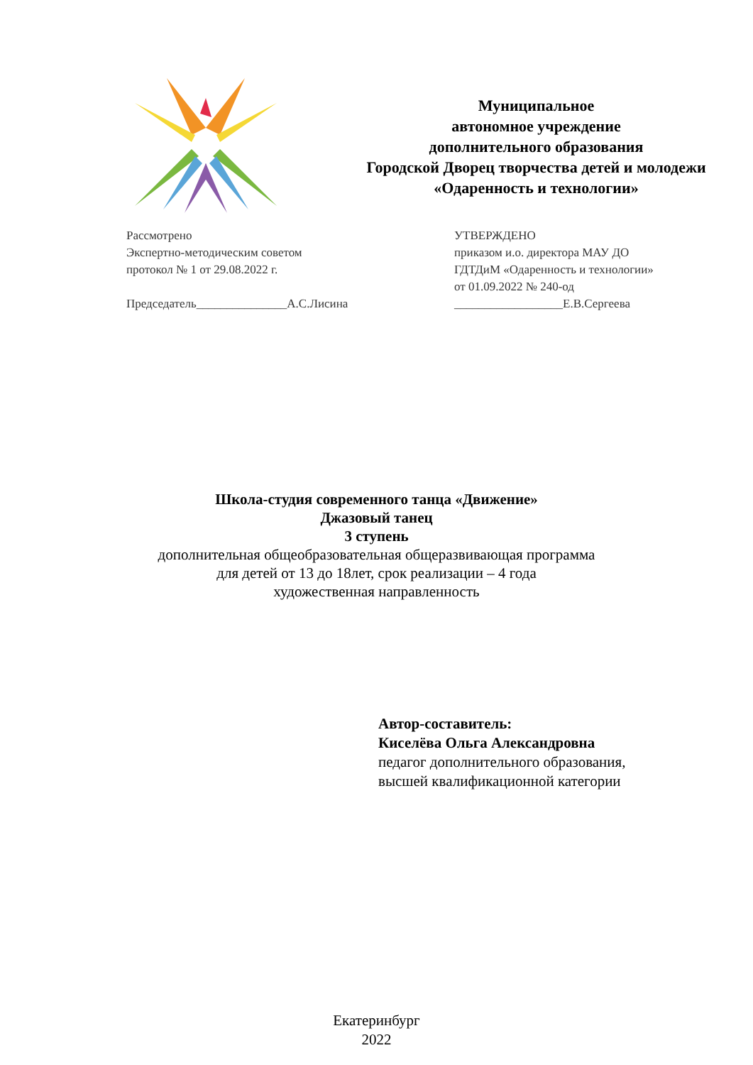Муниципальное
автономное учреждение
дополнительного образования
Городской Дворец творчества детей и молодежи
«Одаренность и технологии»
Рассмотрено
Экспертно-методическим советом
протокол № 1 от 29.08.2022 г.
Председатель_______________А.С.Лисина
УТВЕРЖДЕНО
приказом и.о. директора МАУ ДО
ГДТДиМ «Одаренность и технологии»
от 01.09.2022 № 240-од
__________________Е.В.Сергеева
Школа-студия современного танца «Движение»
Джазовый танец
3 ступень
дополнительная общеобразовательная общеразвивающая программа
для детей от 13 до 18лет, срок реализации – 4 года
художественная направленность
Автор-составитель:
Киселёва Ольга Александровна
педагог дополнительного образования,
высшей квалификационной категории
Екатеринбург
2022